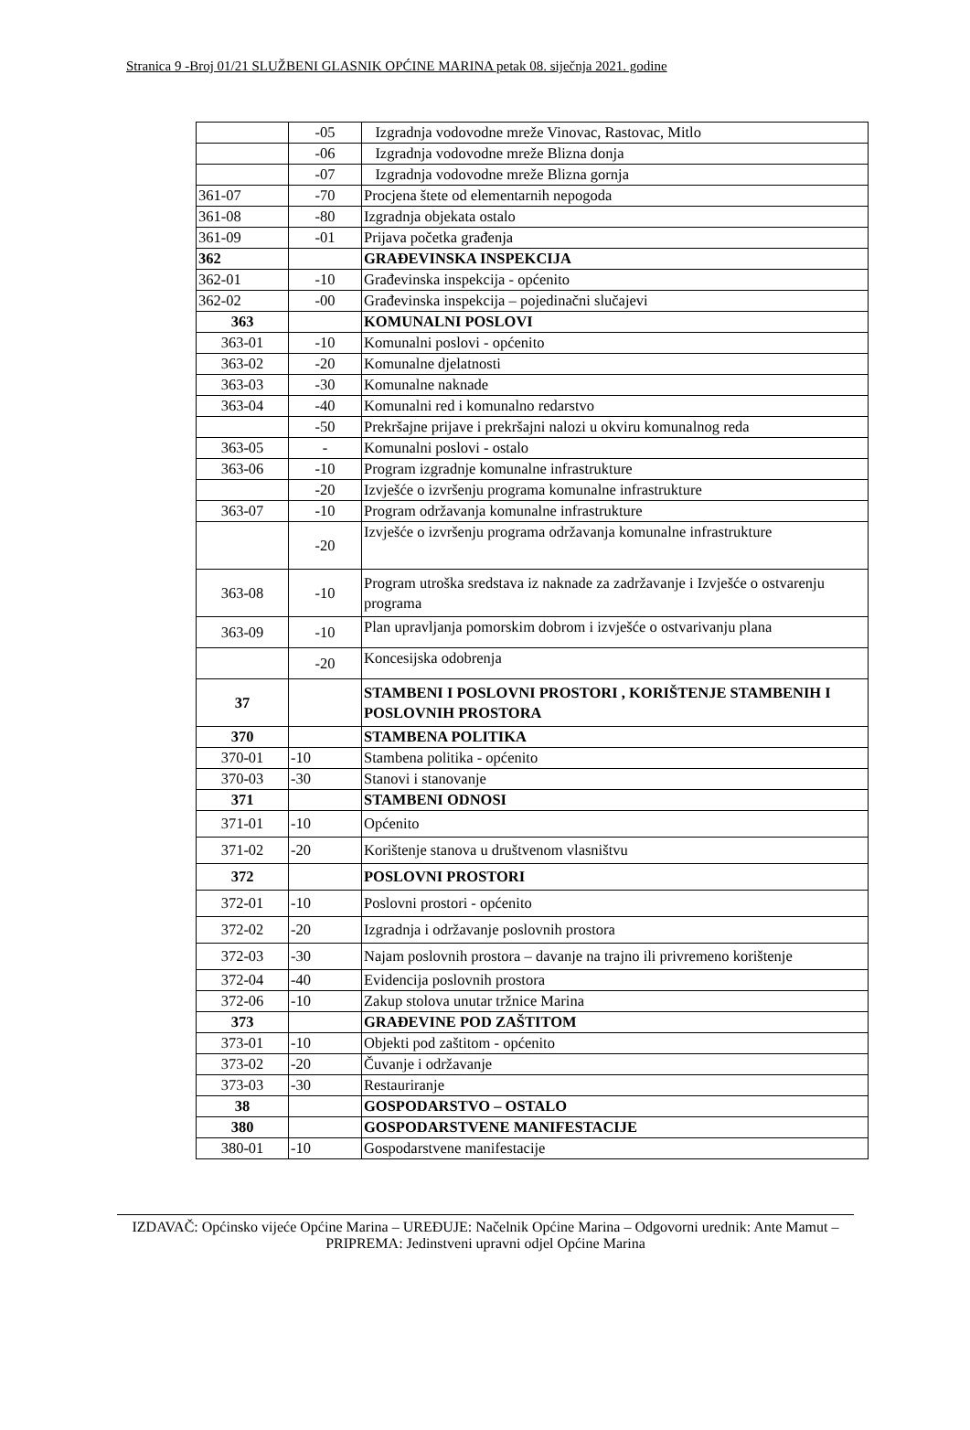Stranica 9 -Broj 01/21 SLUŽBENI GLASNIK OPĆINE MARINA petak 08. siječnja 2021. godine
| | -05 | Izgradnja vodovodne mreže Vinovac, Rastovac, Mitlo |
| | -06 | Izgradnja vodovodne mreže Blizna donja |
| | -07 | Izgradnja vodovodne mreže Blizna gornja |
| 361-07 | -70 | Procjena štete od elementarnih nepogoda |
| 361-08 | -80 | Izgradnja objekata ostalo |
| 361-09 | -01 | Prijava početka građenja |
| 362 | | GRAĐEVINSKA INSPEKCIJA |
| 362-01 | -10 | Građevinska inspekcija - općenito |
| 362-02 | -00 | Građevinska inspekcija – pojedinačni slučajevi |
| 363 | | KOMUNALNI POSLOVI |
| 363-01 | -10 | Komunalni poslovi - općenito |
| 363-02 | -20 | Komunalne djelatnosti |
| 363-03 | -30 | Komunalne naknade |
| 363-04 | -40 | Komunalni red i komunalno redarstvo |
| | -50 | Prekršajne prijave i prekršajni nalozi u okviru komunalnog reda |
| 363-05 | - | Komunalni poslovi - ostalo |
| 363-06 | -10 | Program izgradnje komunalne infrastrukture |
| | -20 | Izvješće o izvršenju programa komunalne infrastrukture |
| 363-07 | -10 | Program održavanja komunalne infrastrukture |
| | -20 | Izvješće o izvršenju programa održavanja komunalne infrastrukture |
| 363-08 | -10 | Program utroška sredstava iz naknade za zadržavanje i Izvješće o ostvarenju programa |
| 363-09 | -10 | Plan upravljanja pomorskim dobrom i izvješće o ostvarivanju plana |
| | -20 | Koncesijska odobrenja |
| 37 | | STAMBENI I POSLOVNI PROSTORI , KORIŠTENJE STAMBENIH I POSLOVNIH PROSTORA |
| 370 | | STAMBENA POLITIKA |
| 370-01 | -10 | Stambena politika - općenito |
| 370-03 | -30 | Stanovi i stanovanje |
| 371 | | STAMBENI ODNOSI |
| 371-01 | -10 | Općenito |
| 371-02 | -20 | Korištenje stanova u društvenom vlasništvu |
| 372 | | POSLOVNI PROSTORI |
| 372-01 | -10 | Poslovni prostori - općenito |
| 372-02 | -20 | Izgradnja i održavanje poslovnih prostora |
| 372-03 | -30 | Najam poslovnih prostora – davanje na trajno ili privremeno korištenje |
| 372-04 | -40 | Evidencija poslovnih prostora |
| 372-06 | -10 | Zakup stolova unutar tržnice Marina |
| 373 | | GRAĐEVINE POD ZAŠTITOM |
| 373-01 | -10 | Objekti pod zaštitom - općenito |
| 373-02 | -20 | Čuvanje i održavanje |
| 373-03 | -30 | Restauriranje |
| 38 | | GOSPODARSTVO – OSTALO |
| 380 | | GOSPODARSTVENE MANIFESTACIJE |
| 380-01 | -10 | Gospodarstvene manifestacije |
IZDAVAČ: Općinsko vijeće Općine Marina – UREĐUJE: Načelnik Općine Marina – Odgovorni urednik: Ante Mamut – PRIPREMA: Jedinstveni upravni odjel Općine Marina